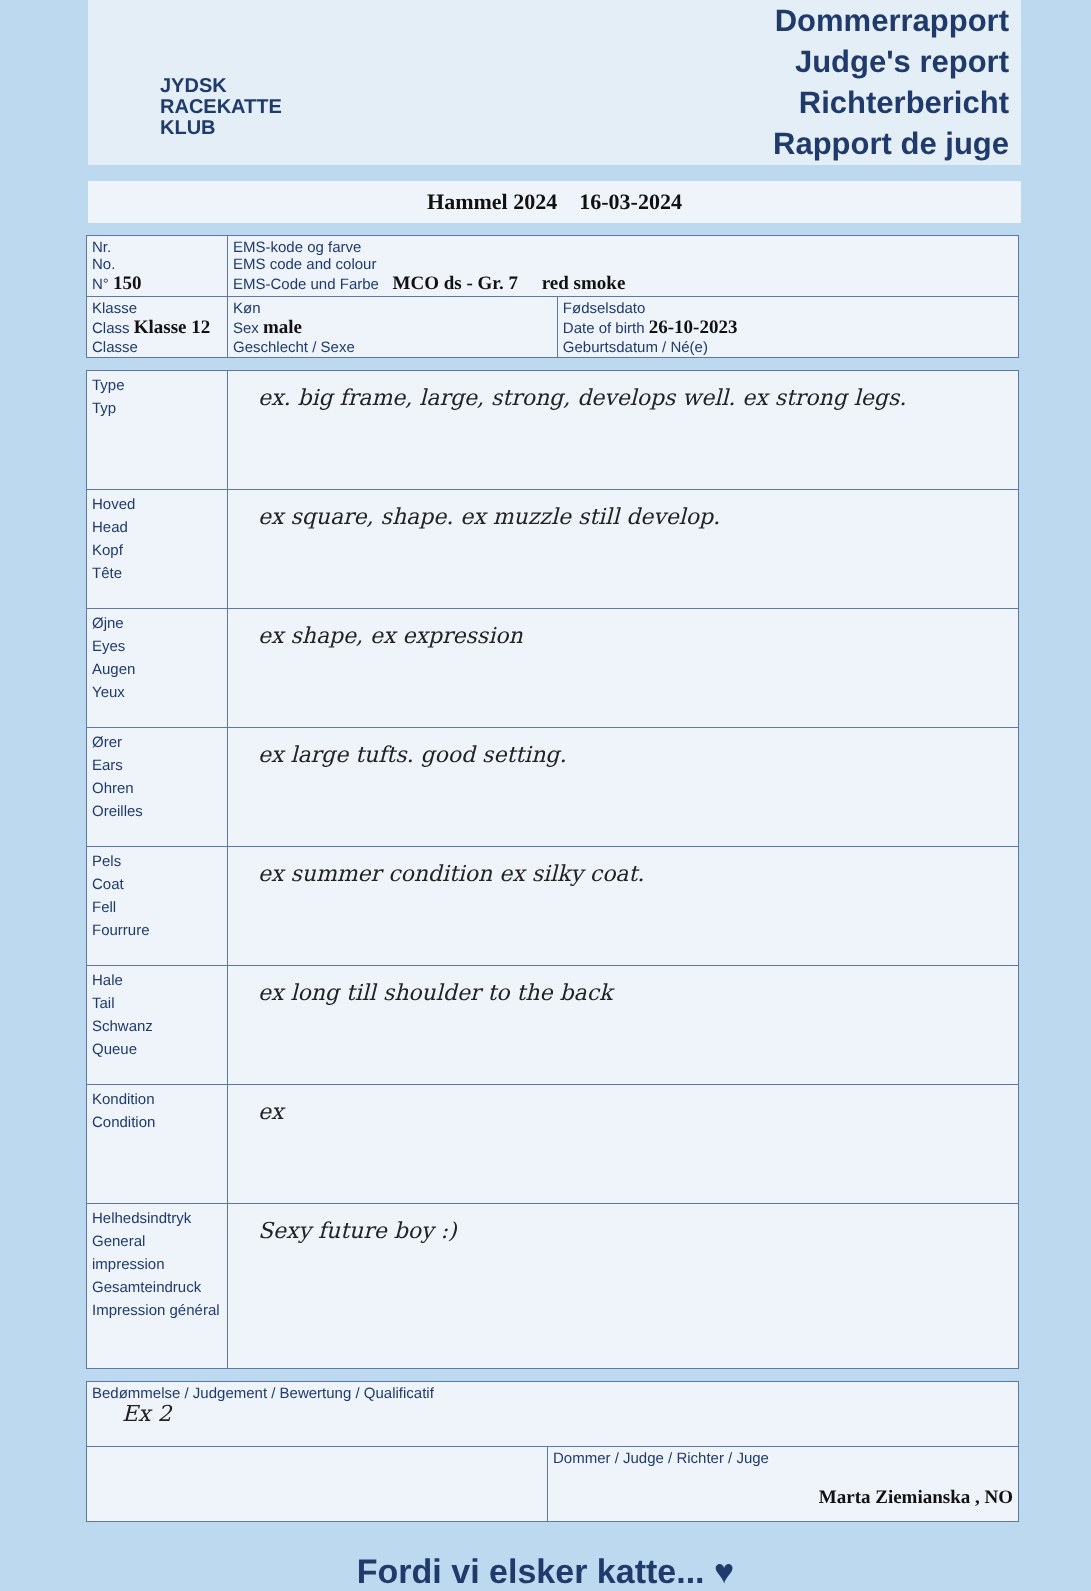JYDSK
RACEKATTE
KLUB
Dommerrapport
Judge's report
Richterbericht
Rapport de juge
Hammel 2024 16-03-2024
| Nr. No. N° 150 | EMS-kode og farve EMS code and colour EMS-Code und Farbe MCO ds - Gr. 7 red smoke | |
| Klasse Class Klasse 12 Classe | Køn Sex male Geschlecht / Sexe | Fødselsdato Date of birth 26-10-2023 Geburtsdatum / Né(e) |
| Type Typ | ex. big frame, large, strong, develops well. ex strong legs. |
| Hoved Head Kopf Tête | ex square, shape. ex muzzle still develop. |
| Øjne Eyes Augen Yeux | ex shape, ex expression |
| Ører Ears Ohren Oreilles | ex large tufts. good setting. |
| Pels Coat Fell Fourrure | ex summer condition ex silky coat. |
| Hale Tail Schwanz Queue | ex long till shoulder to the back |
| Kondition Condition | ex |
| Helhedsindtryk General impression Gesamteindruck Impression général | Sexy future boy :) |
| Bedømmelse / Judgement / Bewertung / Qualificatif Ex 2 | |
| | Dommer / Judge / Richter / Juge Marta Ziemianska , NO |
Fordi vi elsker katte... ♥